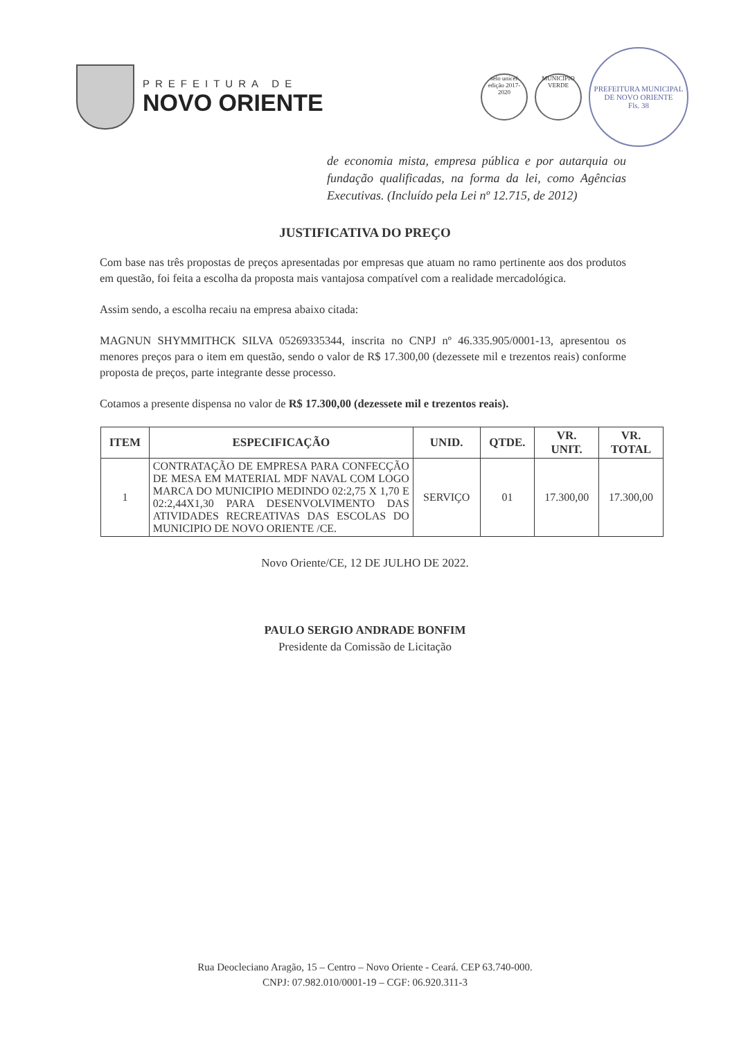PREFEITURA DE
NOVO ORIENTE
selo unicef edição 2017-2020
MUNICÍPIO VERDE
PREFEITURA MUNICIPAL DE NOVO ORIENTE
Fls. 38
de economia mista, empresa pública e por autarquia ou fundação qualificadas, na forma da lei, como Agências Executivas. (Incluído pela Lei nº 12.715, de 2012)
JUSTIFICATIVA DO PREÇO
Com base nas três propostas de preços apresentadas por empresas que atuam no ramo pertinente aos dos produtos em questão, foi feita a escolha da proposta mais vantajosa compatível com a realidade mercadológica.
Assim sendo, a escolha recaiu na empresa abaixo citada:
MAGNUN SHYMMITHCK SILVA 05269335344, inscrita no CNPJ nº 46.335.905/0001-13, apresentou os menores preços para o item em questão, sendo o valor de R$ 17.300,00 (dezessete mil e trezentos reais) conforme proposta de preços, parte integrante desse processo.
Cotamos a presente dispensa no valor de R$ 17.300,00 (dezessete mil e trezentos reais).
| ITEM | ESPECIFICAÇÃO | UNID. | QTDE. | VR. UNIT. | VR. TOTAL |
| --- | --- | --- | --- | --- | --- |
| 1 | CONTRATAÇÃO DE EMPRESA PARA CONFECÇÃO DE MESA EM MATERIAL MDF NAVAL COM LOGO MARCA DO MUNICIPIO MEDINDO 02:2,75 X 1,70 E 02:2,44X1,30 PARA DESENVOLVIMENTO DAS ATIVIDADES RECREATIVAS DAS ESCOLAS DO MUNICIPIO DE NOVO ORIENTE /CE. | SERVIÇO | 01 | 17.300,00 | 17.300,00 |
Novo Oriente/CE, 12 DE JULHO DE 2022.
PAULO SERGIO ANDRADE BONFIM
Presidente da Comissão de Licitação
Rua Deocleciano Aragão, 15 – Centro – Novo Oriente - Ceará. CEP 63.740-000.
CNPJ: 07.982.010/0001-19 – CGF: 06.920.311-3